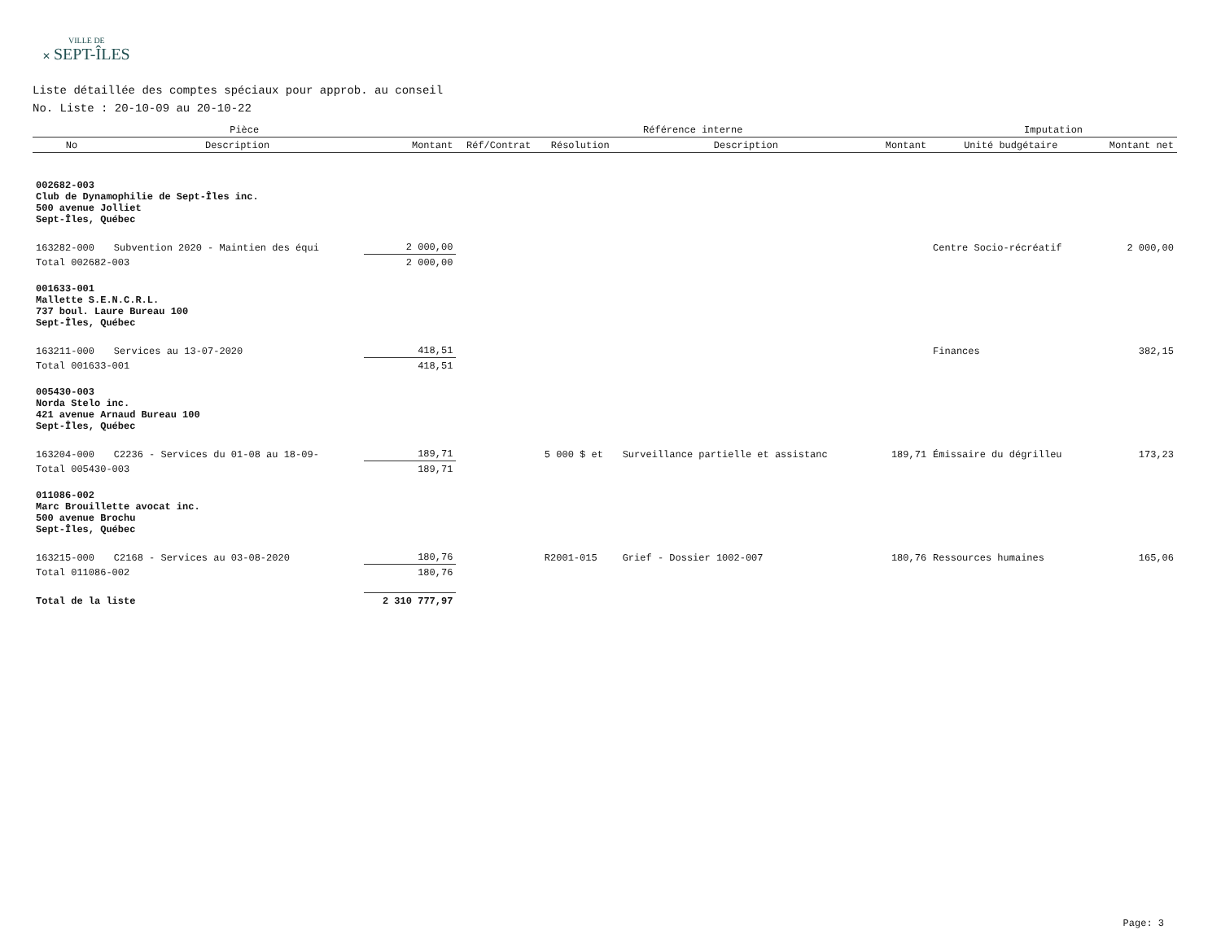VILLE DE
✕ SEPT-ÎLES
Liste détaillée des comptes spéciaux pour approb. au conseil
No. Liste : 20-10-09 au 20-10-22
| Pièce | | | Référence interne | | | | Imputation | |
| --- | --- | --- | --- | --- | --- | --- | --- | --- |
| No | Description | Montant | Réf/Contrat | Résolution | Description | Montant | Unité budgétaire | Montant net |
| 002682-003 Club de Dynamophilie de Sept-Îles inc. 500 avenue Jolliet Sept-Îles, Québec | | | | | | | | |
| 163282-000 | Subvention 2020 - Maintien des équi | 2 000,00 | | | | | Centre Socio-récréatif | 2 000,00 |
| Total 002682-003 | | 2 000,00 | | | | | | |
| 001633-001 Mallette S.E.N.C.R.L. 737 boul. Laure Bureau 100 Sept-Îles, Québec | | | | | | | | |
| 163211-000 | Services au 13-07-2020 | 418,51 | | | | | Finances | 382,15 |
| Total 001633-001 | | 418,51 | | | | | | |
| 005430-003 Norda Stelo inc. 421 avenue Arnaud Bureau 100 Sept-Îles, Québec | | | | | | | | |
| 163204-000 | C2236 - Services du 01-08 au 18-09- | 189,71 | | 5 000 $ et | Surveillance partielle et assistanc | 189,71 | Émissaire du dégrilleu | 173,23 |
| Total 005430-003 | | 189,71 | | | | | | |
| 011086-002 Marc Brouillette avocat inc. 500 avenue Brochu Sept-Îles, Québec | | | | | | | | |
| 163215-000 | C2168 - Services au 03-08-2020 | 180,76 | | R2001-015 | Grief - Dossier 1002-007 | 180,76 | Ressources humaines | 165,06 |
| Total 011086-002 | | 180,76 | | | | | | |
| Total de la liste | | 2 310 777,97 | | | | | | |
Page: 3